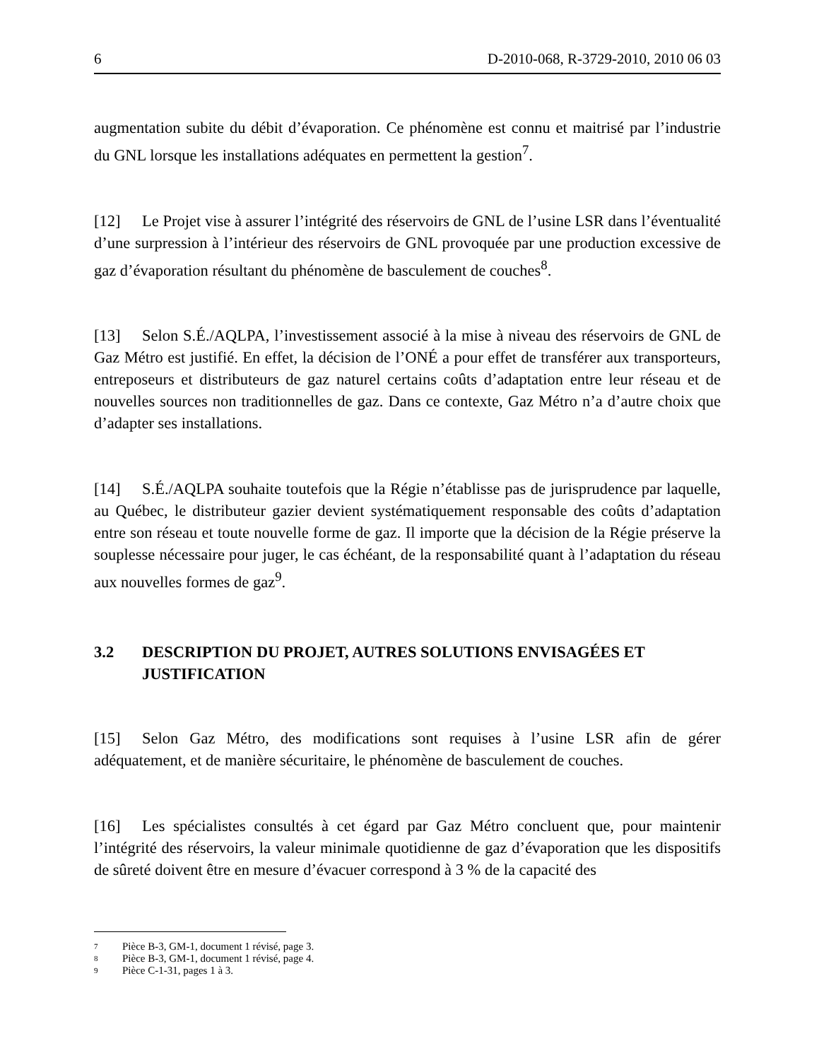6 D-2010-068, R-3729-2010, 2010 06 03
augmentation subite du débit d’évaporation. Ce phénomène est connu et maitrisé par l’industrie du GNL lorsque les installations adéquates en permettent la gestion<sup>7</sup>.
[12] Le Projet vise à assurer l’intégrité des réservoirs de GNL de l’usine LSR dans l’éventualité d’une surpression à l’intérieur des réservoirs de GNL provoquée par une production excessive de gaz d’évaporation résultant du phénomène de basculement de couches<sup>8</sup>.
[13] Selon S.É./AQLPA, l’investissement associé à la mise à niveau des réservoirs de GNL de Gaz Métro est justifié. En effet, la décision de l’ONÉ a pour effet de transférer aux transporteurs, entreposeurs et distributeurs de gaz naturel certains coûts d’adaptation entre leur réseau et de nouvelles sources non traditionnelles de gaz. Dans ce contexte, Gaz Métro n’a d’autre choix que d’adapter ses installations.
[14] S.É./AQLPA souhaite toutefois que la Régie n’établisse pas de jurisprudence par laquelle, au Québec, le distributeur gazier devient systématiquement responsable des coûts d’adaptation entre son réseau et toute nouvelle forme de gaz. Il importe que la décision de la Régie préserve la souplesse nécessaire pour juger, le cas échéant, de la responsabilité quant à l’adaptation du réseau aux nouvelles formes de gaz<sup>9</sup>.
3.2 DESCRIPTION DU PROJET, AUTRES SOLUTIONS ENVISAGÉES ET JUSTIFICATION
[15] Selon Gaz Métro, des modifications sont requises à l’usine LSR afin de gérer adéquatement, et de manière sécuritaire, le phénomène de basculement de couches.
[16] Les spécialistes consultés à cet égard par Gaz Métro concluent que, pour maintenir l’intégrité des réservoirs, la valeur minimale quotidienne de gaz d’évaporation que les dispositifs de sûreté doivent être en mesure d’évacuer correspond à 3 % de la capacité des
7 Pièce B-3, GM-1, document 1 révisé, page 3.
8 Pièce B-3, GM-1, document 1 révisé, page 4.
9 Pièce C-1-31, pages 1 à 3.